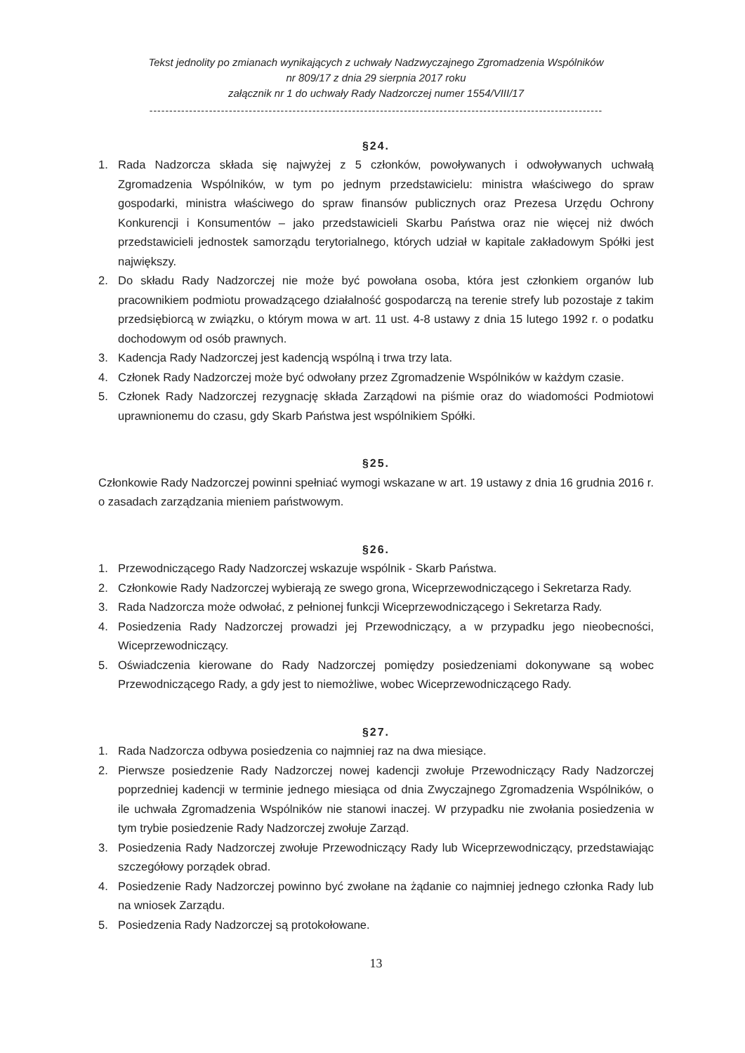Tekst jednolity po zmianach wynikających z uchwały Nadzwyczajnego Zgromadzenia Wspólników
nr 809/17 z dnia 29 sierpnia 2017 roku
załącznik nr 1 do uchwały Rady Nadzorczej numer 1554/VIII/17
------------------------------------------------------------------------------------------------------------------
§24.
1. Rada Nadzorcza składa się najwyżej z 5 członków, powoływanych i odwoływanych uchwałą Zgromadzenia Wspólników, w tym po jednym przedstawicielu: ministra właściwego do spraw gospodarki, ministra właściwego do spraw finansów publicznych oraz Prezesa Urzędu Ochrony Konkurencji i Konsumentów – jako przedstawicieli Skarbu Państwa oraz nie więcej niż dwóch przedstawicieli jednostek samorządu terytorialnego, których udział w kapitale zakładowym Spółki jest największy.
2. Do składu Rady Nadzorczej nie może być powołana osoba, która jest członkiem organów lub pracownikiem podmiotu prowadzącego działalność gospodarczą na terenie strefy lub pozostaje z takim przedsiębiorcą w związku, o którym mowa w art. 11 ust. 4-8 ustawy z dnia 15 lutego 1992 r. o podatku dochodowym od osób prawnych.
3. Kadencja Rady Nadzorczej jest kadencją wspólną i trwa trzy lata.
4. Członek Rady Nadzorczej może być odwołany przez Zgromadzenie Wspólników w każdym czasie.
5. Członek Rady Nadzorczej rezygnację składa Zarządowi na piśmie oraz do wiadomości Podmiotowi uprawnionemu do czasu, gdy Skarb Państwa jest wspólnikiem Spółki.
§25.
Członkowie Rady Nadzorczej powinni spełniać wymogi wskazane w art. 19 ustawy z dnia 16 grudnia 2016 r. o zasadach zarządzania mieniem państwowym.
§26.
1. Przewodniczącego Rady Nadzorczej wskazuje wspólnik - Skarb Państwa.
2. Członkowie Rady Nadzorczej wybierają ze swego grona, Wiceprzewodniczącego i Sekretarza Rady.
3. Rada Nadzorcza może odwołać, z pełnionej funkcji Wiceprzewodniczącego i Sekretarza Rady.
4. Posiedzenia Rady Nadzorczej prowadzi jej Przewodniczący, a w przypadku jego nieobecności, Wiceprzewodniczący.
5. Oświadczenia kierowane do Rady Nadzorczej pomiędzy posiedzeniami dokonywane są wobec Przewodniczącego Rady, a gdy jest to niemożliwe, wobec Wiceprzewodniczącego Rady.
§27.
1. Rada Nadzorcza odbywa posiedzenia co najmniej raz na dwa miesiące.
2. Pierwsze posiedzenie Rady Nadzorczej nowej kadencji zwołuje Przewodniczący Rady Nadzorczej poprzedniej kadencji w terminie jednego miesiąca od dnia Zwyczajnego Zgromadzenia Wspólników, o ile uchwała Zgromadzenia Wspólników nie stanowi inaczej. W przypadku nie zwołania posiedzenia w tym trybie posiedzenie Rady Nadzorczej zwołuje Zarząd.
3. Posiedzenia Rady Nadzorczej zwołuje Przewodniczący Rady lub Wiceprzewodniczący, przedstawiając szczegółowy porządek obrad.
4. Posiedzenie Rady Nadzorczej powinno być zwołane na żądanie co najmniej jednego członka Rady lub na wniosek Zarządu.
5. Posiedzenia Rady Nadzorczej są protokołowane.
13